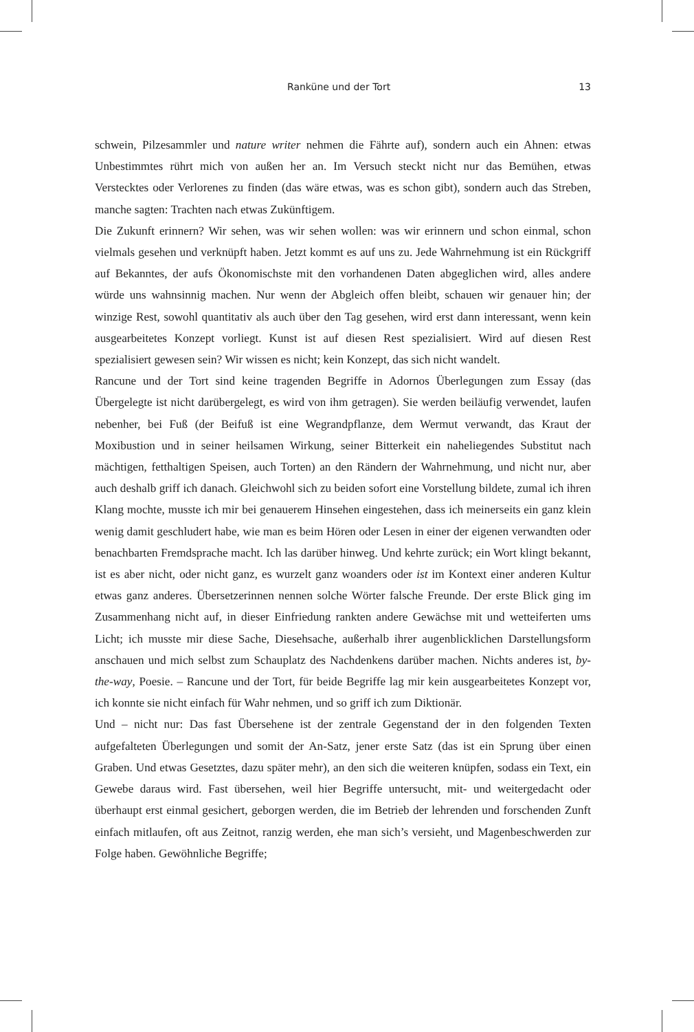Ranküne und der Tort 13
schwein, Pilzesammler und nature writer nehmen die Fährte auf), sondern auch ein Ahnen: etwas Unbestimmtes rührt mich von außen her an. Im Versuch steckt nicht nur das Bemühen, etwas Verstecktes oder Verlorenes zu finden (das wäre etwas, was es schon gibt), sondern auch das Streben, manche sagten: Trachten nach etwas Zukünftigem.
Die Zukunft erinnern? Wir sehen, was wir sehen wollen: was wir erinnern und schon einmal, schon vielmals gesehen und verknüpft haben. Jetzt kommt es auf uns zu. Jede Wahrnehmung ist ein Rückgriff auf Bekanntes, der aufs Ökonomischste mit den vorhandenen Daten abgeglichen wird, alles andere würde uns wahnsinnig machen. Nur wenn der Abgleich offen bleibt, schauen wir genauer hin; der winzige Rest, sowohl quantitativ als auch über den Tag gesehen, wird erst dann interessant, wenn kein ausgearbeitetes Konzept vorliegt. Kunst ist auf diesen Rest spezialisiert. Wird auf diesen Rest spezialisiert gewesen sein? Wir wissen es nicht; kein Konzept, das sich nicht wandelt.
Rancune und der Tort sind keine tragenden Begriffe in Adornos Überlegungen zum Essay (das Übergelegte ist nicht darübergelegt, es wird von ihm getragen). Sie werden beiläufig verwendet, laufen nebenher, bei Fuß (der Beifuß ist eine Wegrandpflanze, dem Wermut verwandt, das Kraut der Moxibustion und in seiner heilsamen Wirkung, seiner Bitterkeit ein naheliegendes Substitut nach mächtigen, fetthaltigen Speisen, auch Torten) an den Rändern der Wahrnehmung, und nicht nur, aber auch deshalb griff ich danach. Gleichwohl sich zu beiden sofort eine Vorstellung bildete, zumal ich ihren Klang mochte, musste ich mir bei genauerem Hinsehen eingestehen, dass ich meinerseits ein ganz klein wenig damit geschludert habe, wie man es beim Hören oder Lesen in einer der eigenen verwandten oder benachbarten Fremdsprache macht. Ich las darüber hinweg. Und kehrte zurück; ein Wort klingt bekannt, ist es aber nicht, oder nicht ganz, es wurzelt ganz woanders oder ist im Kontext einer anderen Kultur etwas ganz anderes. Übersetzerinnen nennen solche Wörter falsche Freunde. Der erste Blick ging im Zusammenhang nicht auf, in dieser Einfriedung rankten andere Gewächse mit und wetteiferten ums Licht; ich musste mir diese Sache, Diesehsache, außerhalb ihrer augenblicklichen Darstellungsform anschauen und mich selbst zum Schauplatz des Nachdenkens darüber machen. Nichts anderes ist, by-the-way, Poesie. – Rancune und der Tort, für beide Begriffe lag mir kein ausgearbeitetes Konzept vor, ich konnte sie nicht einfach für Wahr nehmen, und so griff ich zum Diktionär.
Und – nicht nur: Das fast Übersehene ist der zentrale Gegenstand der in den folgenden Texten aufgefalteten Überlegungen und somit der An-Satz, jener erste Satz (das ist ein Sprung über einen Graben. Und etwas Gesetztes, dazu später mehr), an den sich die weiteren knüpfen, sodass ein Text, ein Gewebe daraus wird. Fast übersehen, weil hier Begriffe untersucht, mit- und weitergedacht oder überhaupt erst einmal gesichert, geborgen werden, die im Betrieb der lehrenden und forschenden Zunft einfach mitlaufen, oft aus Zeitnot, ranzig werden, ehe man sich’s versieht, und Magenbeschwerden zur Folge haben. Gewöhnliche Begriffe;